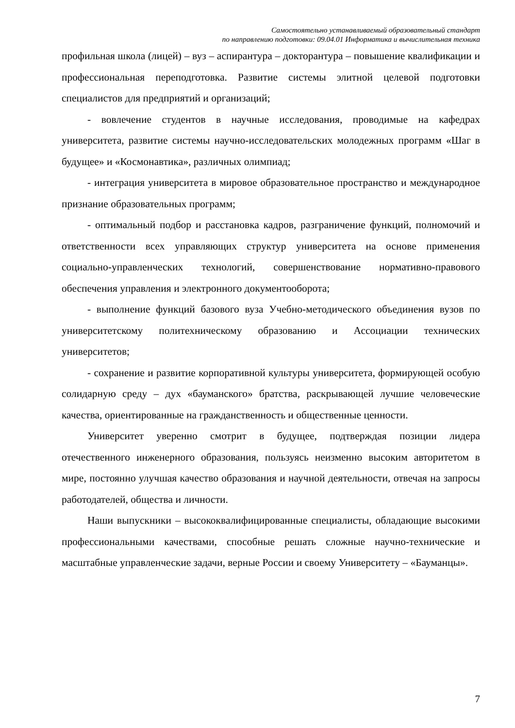Самостоятельно устанавливаемый образовательный стандарт
по направлению подготовки: 09.04.01 Информатика и вычислительная техника
профильная школа (лицей) – вуз – аспирантура – докторантура – повышение квалификации и профессиональная переподготовка. Развитие системы элитной целевой подготовки специалистов для предприятий и организаций;
- вовлечение студентов в научные исследования, проводимые на кафедрах университета, развитие системы научно-исследовательских молодежных программ «Шаг в будущее» и «Космонавтика», различных олимпиад;
- интеграция университета в мировое образовательное пространство и международное признание образовательных программ;
- оптимальный подбор и расстановка кадров, разграничение функций, полномочий и ответственности всех управляющих структур университета на основе применения социально-управленческих технологий, совершенствование нормативно-правового обеспечения управления и электронного документооборота;
- выполнение функций базового вуза Учебно-методического объединения вузов по университетскому политехническому образованию и Ассоциации технических университетов;
- сохранение и развитие корпоративной культуры университета, формирующей особую солидарную среду – дух «бауманского» братства, раскрывающей лучшие человеческие качества, ориентированные на гражданственность и общественные ценности.
Университет уверенно смотрит в будущее, подтверждая позиции лидера отечественного инженерного образования, пользуясь неизменно высоким авторитетом в мире, постоянно улучшая качество образования и научной деятельности, отвечая на запросы работодателей, общества и личности.
Наши выпускники – высококвалифицированные специалисты, обладающие высокими профессиональными качествами, способные решать сложные научно-технические и масштабные управленческие задачи, верные России и своему Университету – «Бауманцы».
7